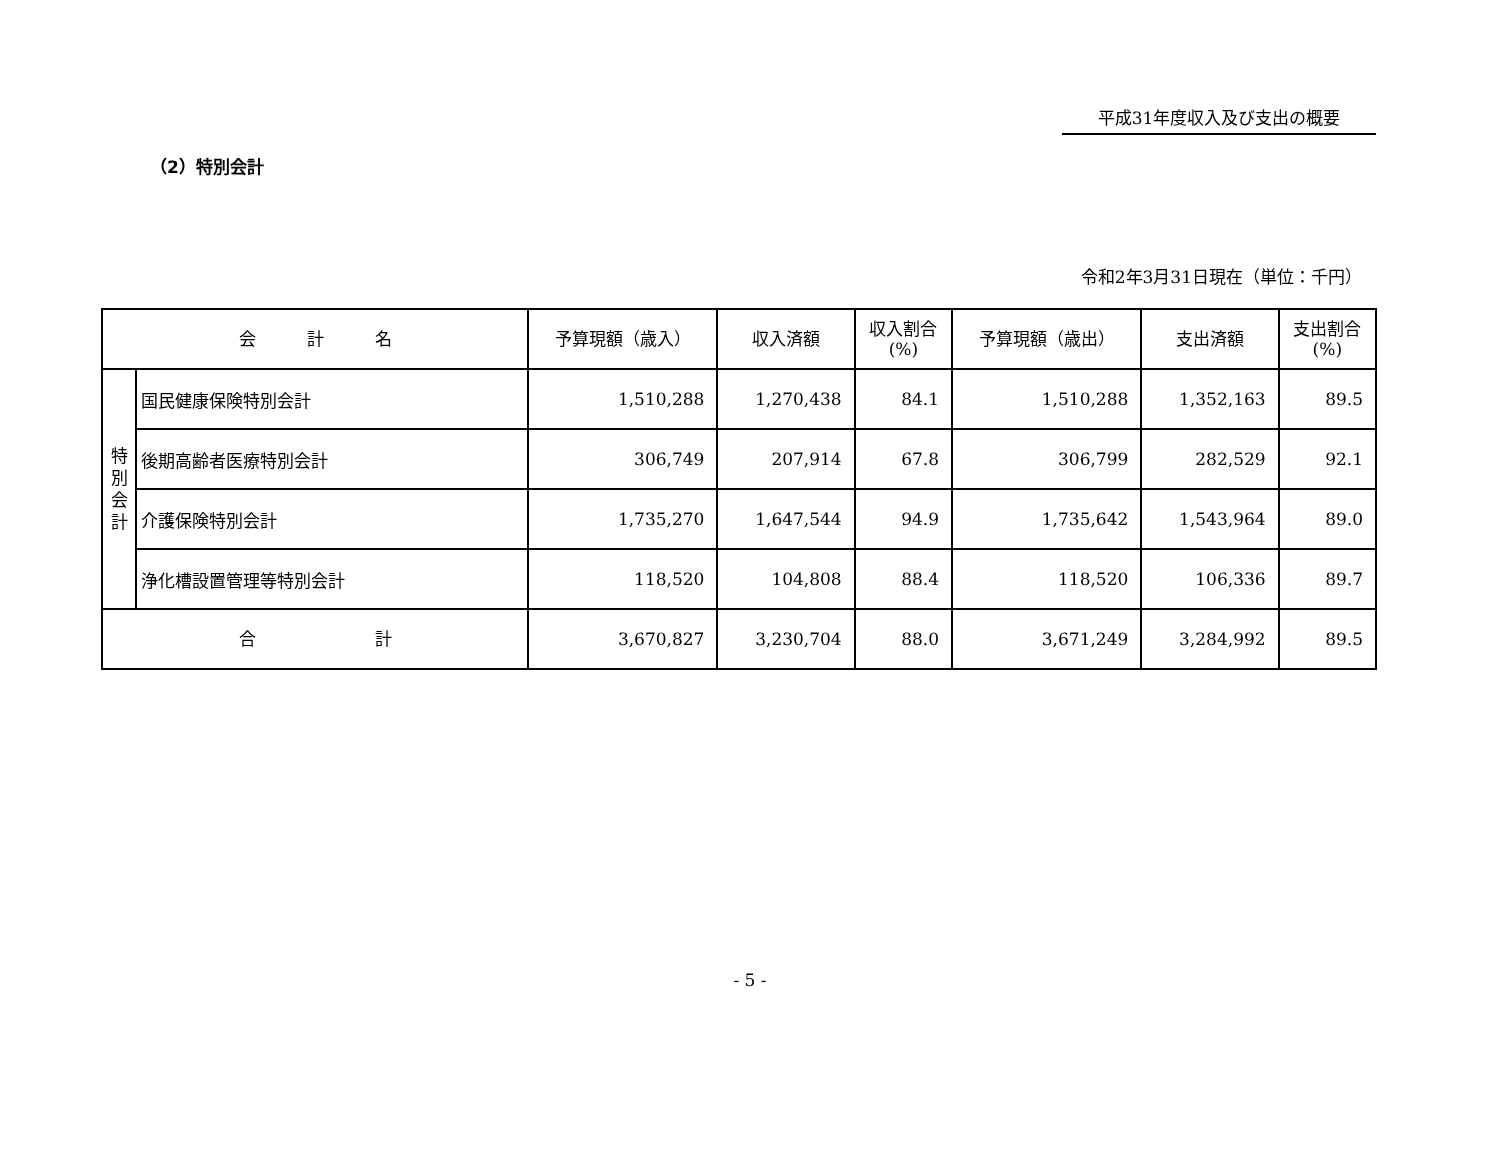平成31年度収入及び支出の概要
（2）特別会計
令和2年3月31日現在（単位：千円）
| 会 計 名 | | 予算現額（歳入） | 収入済額 | 収入割合 (%) | 予算現額（歳出） | 支出済額 | 支出割合 (%) |
| --- | --- | --- | --- | --- | --- | --- | --- |
| 特 別 会 計 | 国民健康保険特別会計 | 1,510,288 | 1,270,438 | 84.1 | 1,510,288 | 1,352,163 | 89.5 |
| | 後期高齢者医療特別会計 | 306,749 | 207,914 | 67.8 | 306,799 | 282,529 | 92.1 |
| | 介護保険特別会計 | 1,735,270 | 1,647,544 | 94.9 | 1,735,642 | 1,543,964 | 89.0 |
| | 浄化槽設置管理等特別会計 | 118,520 | 104,808 | 88.4 | 118,520 | 106,336 | 89.7 |
| 合 計 | | 3,670,827 | 3,230,704 | 88.0 | 3,671,249 | 3,284,992 | 89.5 |
- 5 -